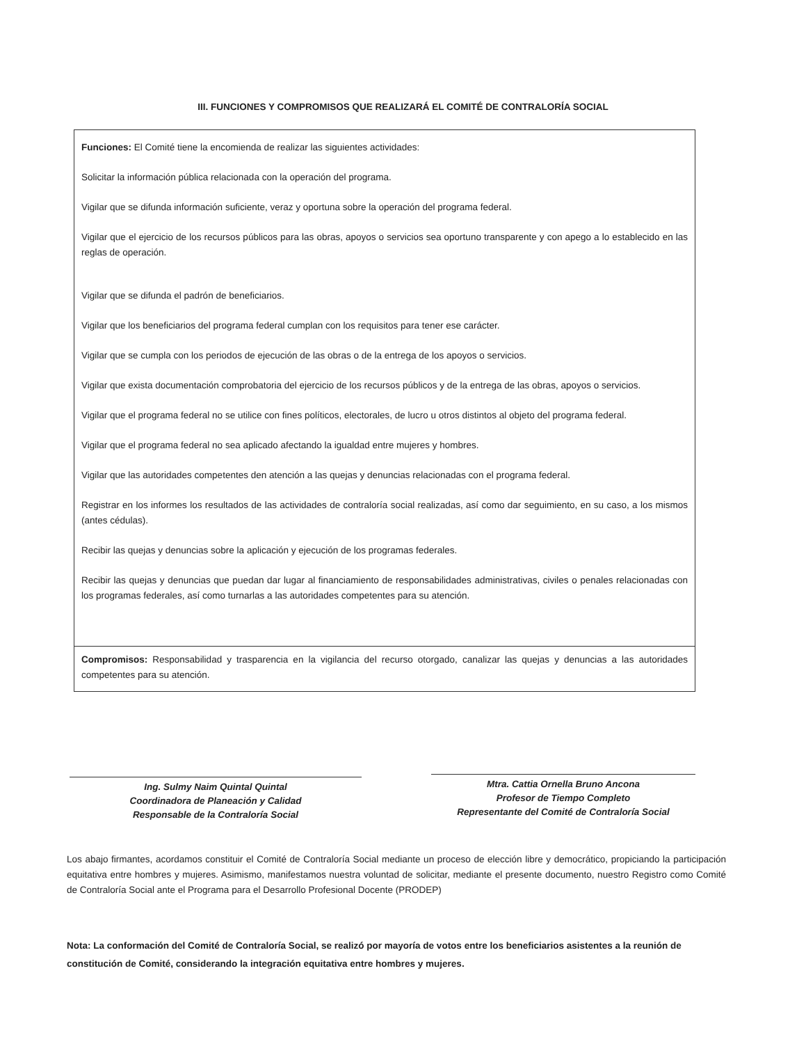III. FUNCIONES Y COMPROMISOS QUE REALIZARÁ EL COMITÉ DE CONTRALORÍA SOCIAL
Funciones: El Comité tiene la encomienda de realizar las siguientes actividades:
Solicitar la información pública relacionada con la operación del programa.
Vigilar que se difunda información suficiente, veraz y oportuna sobre la operación del programa federal.
Vigilar que el ejercicio de los recursos públicos para las obras, apoyos o servicios sea oportuno transparente y con apego a lo establecido en las reglas de operación.
Vigilar que se difunda el padrón de beneficiarios.
Vigilar que los beneficiarios del programa federal cumplan con los requisitos para tener ese carácter.
Vigilar que se cumpla con los periodos de ejecución de las obras o de la entrega de los apoyos o servicios.
Vigilar que exista documentación comprobatoria del ejercicio de los recursos públicos y de la entrega de las obras, apoyos o servicios.
Vigilar que el programa federal no se utilice con fines políticos, electorales, de lucro u otros distintos al objeto del programa federal.
Vigilar que el programa federal no sea aplicado afectando la igualdad entre mujeres y hombres.
Vigilar que las autoridades competentes den atención a las quejas y denuncias relacionadas con el programa federal.
Registrar en los informes los resultados de las actividades de contraloría social realizadas, así como dar seguimiento, en su caso, a los mismos (antes cédulas).
Recibir las quejas y denuncias sobre la aplicación y ejecución de los programas federales.
Recibir las quejas y denuncias que puedan dar lugar al financiamiento de responsabilidades administrativas, civiles o penales relacionadas con los programas federales, así como turnarlas a las autoridades competentes para su atención.
Compromisos: Responsabilidad y trasparencia en la vigilancia del recurso otorgado, canalizar las quejas y denuncias a las autoridades competentes para su atención.
Ing. Sulmy Naim Quintal Quintal
Coordinadora de Planeación y Calidad
Responsable de la Contraloría Social
Mtra. Cattia Ornella Bruno Ancona
Profesor de Tiempo Completo
Representante del Comité de Contraloría Social
Los abajo firmantes, acordamos constituir el Comité de Contraloría Social mediante un proceso de elección libre y democrático, propiciando la participación equitativa entre hombres y mujeres. Asimismo, manifestamos nuestra voluntad de solicitar, mediante el presente documento, nuestro Registro como Comité de Contraloría Social ante el Programa para el Desarrollo Profesional Docente (PRODEP)
Nota: La conformación del Comité de Contraloría Social, se realizó por mayoría de votos entre los beneficiarios asistentes a la reunión de constitución de Comité, considerando la integración equitativa entre hombres y mujeres.